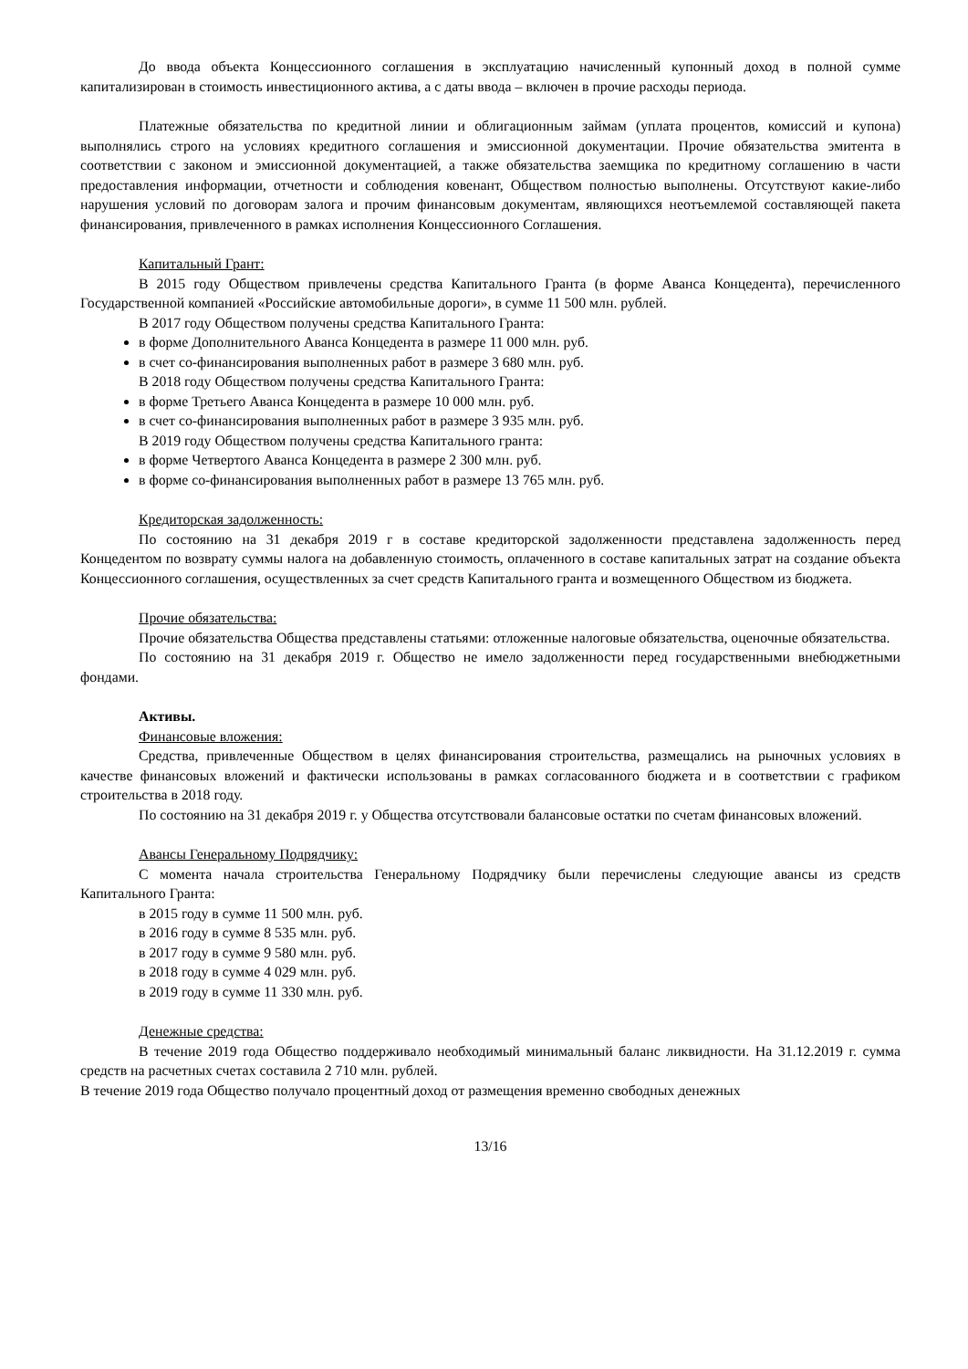До ввода объекта Концессионного соглашения в эксплуатацию начисленный купонный доход в полной сумме капитализирован в стоимость инвестиционного актива, а с даты ввода – включен в прочие расходы периода.
Платежные обязательства по кредитной линии и облигационным займам (уплата процентов, комиссий и купона) выполнялись строго на условиях кредитного соглашения и эмиссионной документации. Прочие обязательства эмитента в соответствии с законом и эмиссионной документацией, а также обязательства заемщика по кредитному соглашению в части предоставления информации, отчетности и соблюдения ковенант, Обществом полностью выполнены. Отсутствуют какие-либо нарушения условий по договорам залога и прочим финансовым документам, являющихся неотъемлемой составляющей пакета финансирования, привлеченного в рамках исполнения Концессионного Соглашения.
Капитальный Грант:
В 2015 году Обществом привлечены средства Капитального Гранта (в форме Аванса Концедента), перечисленного Государственной компанией «Российские автомобильные дороги», в сумме 11 500 млн. рублей.
В 2017 году Обществом получены средства Капитального Гранта:
в форме Дополнительного Аванса Концедента в размере 11 000 млн. руб.
в счет со-финансирования выполненных работ в размере 3 680 млн. руб.
В 2018 году Обществом получены средства Капитального Гранта:
в форме Третьего Аванса Концедента в размере 10 000 млн. руб.
в счет со-финансирования выполненных работ в размере 3 935 млн. руб.
В 2019 году Обществом получены средства Капитального гранта:
в форме Четвертого Аванса Концедента в размере 2 300 млн. руб.
в форме со-финансирования выполненных работ в размере 13 765 млн. руб.
Кредиторская задолженность:
По состоянию на 31 декабря 2019 г в составе кредиторской задолженности представлена задолженность перед Концедентом по возврату суммы налога на добавленную стоимость, оплаченного в составе капитальных затрат на создание объекта Концессионного соглашения, осуществленных за счет средств Капитального гранта и возмещенного Обществом из бюджета.
Прочие обязательства:
Прочие обязательства Общества представлены статьями: отложенные налоговые обязательства, оценочные обязательства.
По состоянию на 31 декабря 2019 г. Общество не имело задолженности перед государственными внебюджетными фондами.
Активы.
Финансовые вложения:
Средства, привлеченные Обществом в целях финансирования строительства, размещались на рыночных условиях в качестве финансовых вложений и фактически использованы в рамках согласованного бюджета и в соответствии с графиком строительства в 2018 году.
По состоянию на 31 декабря 2019 г. у Общества отсутствовали балансовые остатки по счетам финансовых вложений.
Авансы Генеральному Подрядчику:
С момента начала строительства Генеральному Подрядчику были перечислены следующие авансы из средств Капитального Гранта:
в 2015 году в сумме 11 500 млн. руб.
в 2016 году в сумме 8 535 млн. руб.
в 2017 году в сумме 9 580 млн. руб.
в 2018 году в сумме 4 029 млн. руб.
в 2019 году в сумме 11 330 млн. руб.
Денежные средства:
В течение 2019 года Общество поддерживало необходимый минимальный баланс ликвидности. На 31.12.2019 г. сумма средств на расчетных счетах составила 2 710 млн. рублей.
В течение 2019 года Общество получало процентный доход от размещения временно свободных денежных
13/16